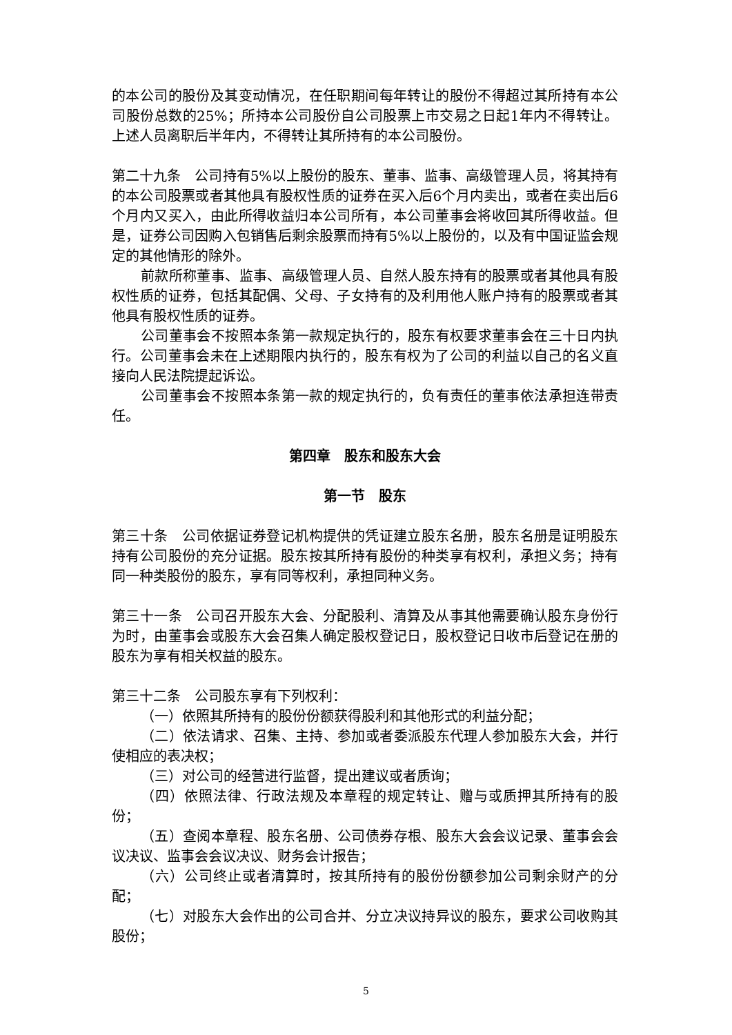的本公司的股份及其变动情况，在任职期间每年转让的股份不得超过其所持有本公司股份总数的25%；所持本公司股份自公司股票上市交易之日起1年内不得转让。上述人员离职后半年内，不得转让其所持有的本公司股份。
第二十九条　公司持有5%以上股份的股东、董事、监事、高级管理人员，将其持有的本公司股票或者其他具有股权性质的证券在买入后6个月内卖出，或者在卖出后6个月内又买入，由此所得收益归本公司所有，本公司董事会将收回其所得收益。但是，证券公司因购入包销售后剩余股票而持有5%以上股份的，以及有中国证监会规定的其他情形的除外。
前款所称董事、监事、高级管理人员、自然人股东持有的股票或者其他具有股权性质的证券，包括其配偶、父母、子女持有的及利用他人账户持有的股票或者其他具有股权性质的证券。
公司董事会不按照本条第一款规定执行的，股东有权要求董事会在三十日内执行。公司董事会未在上述期限内执行的，股东有权为了公司的利益以自己的名义直接向人民法院提起诉讼。
公司董事会不按照本条第一款的规定执行的，负有责任的董事依法承担连带责任。
第四章　股东和股东大会
第一节　股东
第三十条　公司依据证券登记机构提供的凭证建立股东名册，股东名册是证明股东持有公司股份的充分证据。股东按其所持有股份的种类享有权利，承担义务；持有同一种类股份的股东，享有同等权利，承担同种义务。
第三十一条　公司召开股东大会、分配股利、清算及从事其他需要确认股东身份行为时，由董事会或股东大会召集人确定股权登记日，股权登记日收市后登记在册的股东为享有相关权益的股东。
第三十二条　公司股东享有下列权利：
（一）依照其所持有的股份份额获得股利和其他形式的利益分配；
（二）依法请求、召集、主持、参加或者委派股东代理人参加股东大会，并行使相应的表决权；
（三）对公司的经营进行监督，提出建议或者质询；
（四）依照法律、行政法规及本章程的规定转让、赠与或质押其所持有的股份；
（五）查阅本章程、股东名册、公司债券存根、股东大会会议记录、董事会会议决议、监事会会议决议、财务会计报告；
（六）公司终止或者清算时，按其所持有的股份份额参加公司剩余财产的分配；
（七）对股东大会作出的公司合并、分立决议持异议的股东，要求公司收购其股份；
5